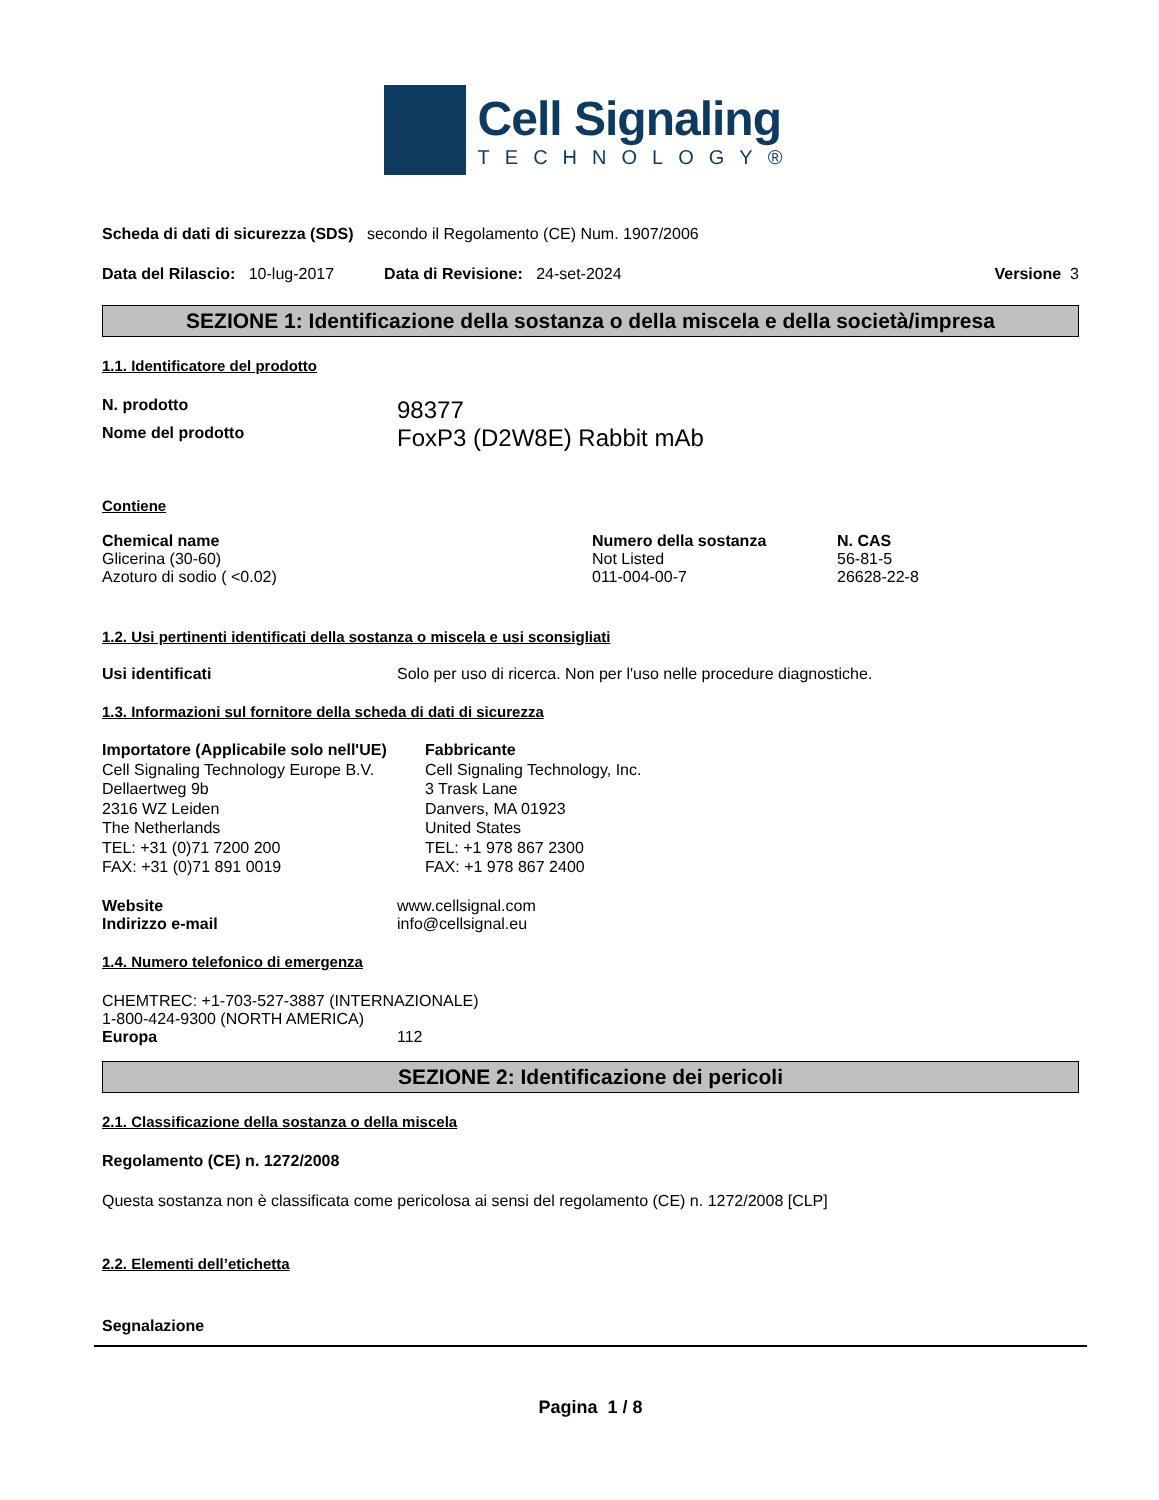Cell Signaling
TECHNOLOGY®
Scheda di dati di sicurezza (SDS) secondo il Regolamento (CE) Num. 1907/2006
Data del Rilascio: 10-lug-2017 Data di Revisione: 24-set-2024 Versione 3
SEZIONE 1: Identificazione della sostanza o della miscela e della società/impresa
1.1. Identificatore del prodotto
N. prodotto 98377
Nome del prodotto FoxP3 (D2W8E) Rabbit mAb
Contiene
| Chemical name | Numero della sostanza | N. CAS |
| --- | --- | --- |
| Glicerina (30-60) | Not Listed | 56-81-5 |
| Azoturo di sodio ( <0.02) | 011-004-00-7 | 26628-22-8 |
1.2. Usi pertinenti identificati della sostanza o miscela e usi sconsigliati
Usi identificati Solo per uso di ricerca. Non per l'uso nelle procedure diagnostiche.
1.3. Informazioni sul fornitore della scheda di dati di sicurezza
Importatore (Applicabile solo nell'UE)
Cell Signaling Technology Europe B.V.
Dellaertweg 9b
2316 WZ Leiden
The Netherlands
TEL: +31 (0)71 7200 200
FAX: +31 (0)71 891 0019
Fabbricante
Cell Signaling Technology, Inc.
3 Trask Lane
Danvers, MA 01923
United States
TEL: +1 978 867 2300
FAX: +1 978 867 2400
Website www.cellsignal.com
Indirizzo e-mail info@cellsignal.eu
1.4. Numero telefonico di emergenza
CHEMTREC: +1-703-527-3887 (INTERNAZIONALE)
1-800-424-9300 (NORTH AMERICA)
Europa 112
SEZIONE 2: Identificazione dei pericoli
2.1. Classificazione della sostanza o della miscela
Regolamento (CE) n. 1272/2008
Questa sostanza non è classificata come pericolosa ai sensi del regolamento (CE) n. 1272/2008 [CLP]
2.2. Elementi dell’etichetta
Segnalazione
Pagina 1 / 8